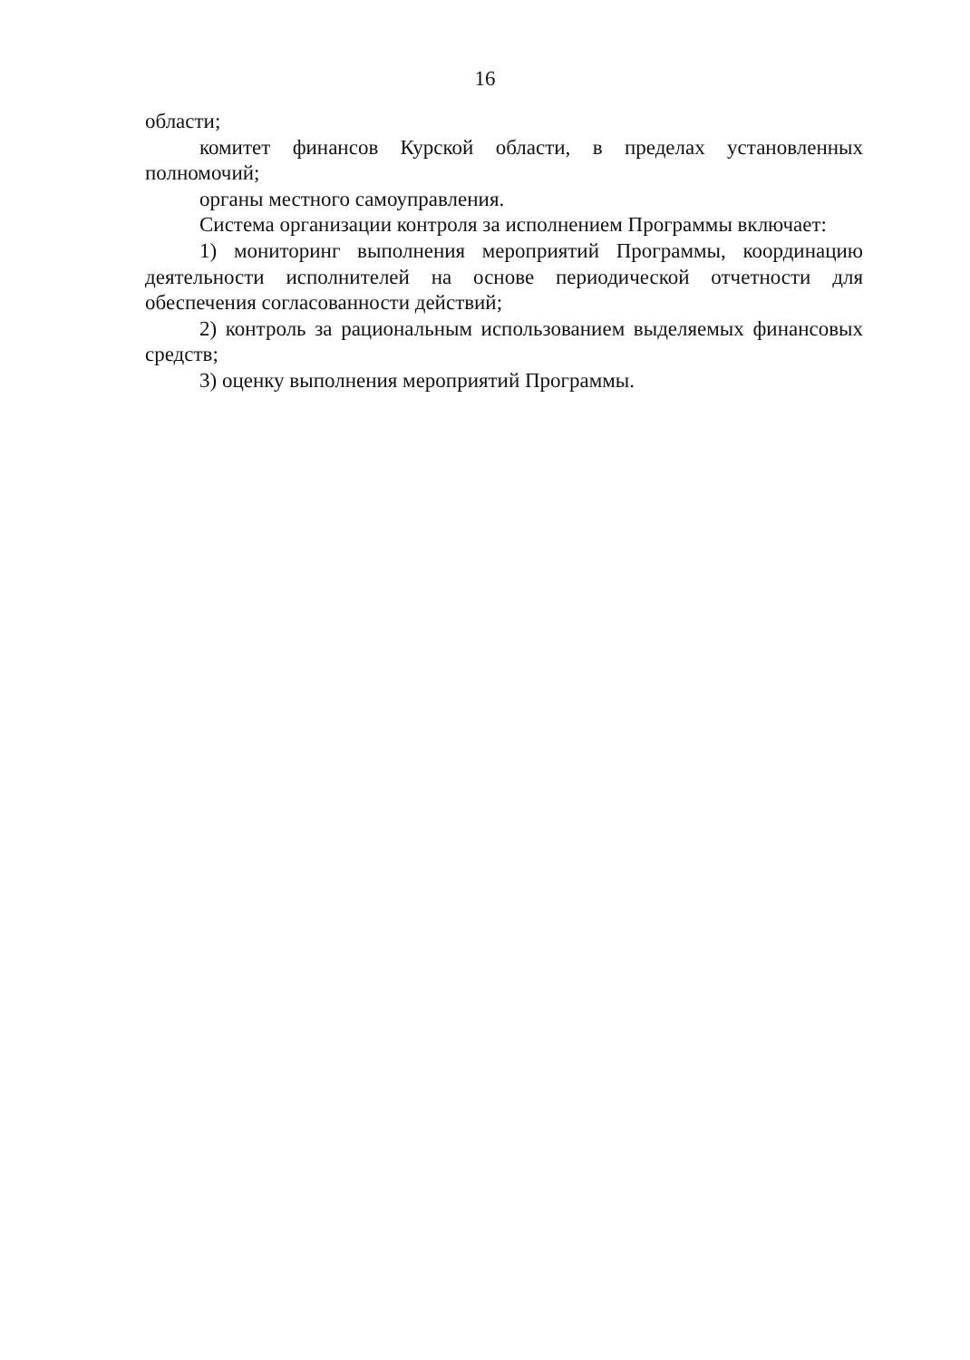16
области;
комитет финансов Курской области, в пределах установленных полномочий;
органы местного самоуправления.
Система организации контроля за исполнением Программы включает:
1) мониторинг выполнения мероприятий Программы, координацию деятельности исполнителей на основе периодической отчетности для обеспечения согласованности действий;
2) контроль за рациональным использованием выделяемых финансовых средств;
3) оценку выполнения мероприятий Программы.